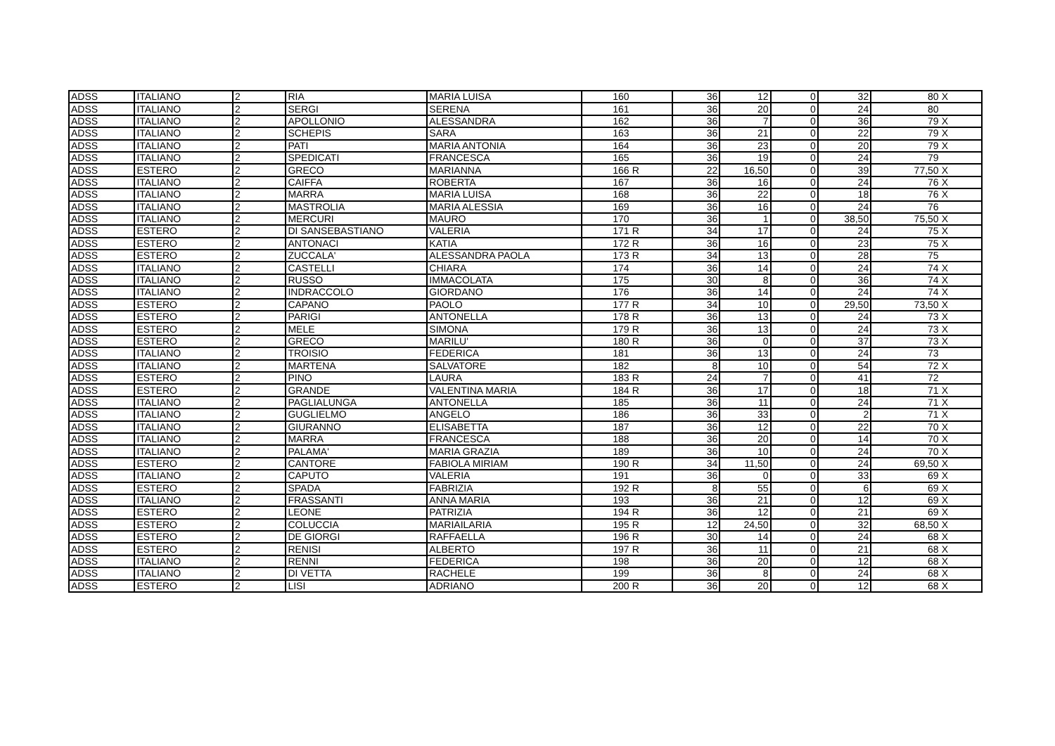| ADSS | ITALIANO | 2 | RIA | MARIA LUISA | 160 | | 36 | 12 | 0 | 32 | 80 | X |
| ADSS | ITALIANO | 2 | SERGI | SERENA | 161 | | 36 | 20 | 0 | 24 | 80 | |
| ADSS | ITALIANO | 2 | APOLLONIO | ALESSANDRA | 162 | | 36 | 7 | 0 | 36 | 79 | X |
| ADSS | ITALIANO | 2 | SCHEPIS | SARA | 163 | | 36 | 21 | 0 | 22 | 79 | X |
| ADSS | ITALIANO | 2 | PATI | MARIA ANTONIA | 164 | | 36 | 23 | 0 | 20 | 79 | X |
| ADSS | ITALIANO | 2 | SPEDICATI | FRANCESCA | 165 | | 36 | 19 | 0 | 24 | 79 | |
| ADSS | ESTERO | 2 | GRECO | MARIANNA | 166 | R | 22 | 16,50 | 0 | 39 | 77,50 | X |
| ADSS | ITALIANO | 2 | CAIFFA | ROBERTA | 167 | | 36 | 16 | 0 | 24 | 76 | X |
| ADSS | ITALIANO | 2 | MARRA | MARIA LUISA | 168 | | 36 | 22 | 0 | 18 | 76 | X |
| ADSS | ITALIANO | 2 | MASTROLIA | MARIA ALESSIA | 169 | | 36 | 16 | 0 | 24 | 76 | |
| ADSS | ITALIANO | 2 | MERCURI | MAURO | 170 | | 36 | 1 | 0 | 38,50 | 75,50 | X |
| ADSS | ESTERO | 2 | DI SANSEBASTIANO | VALERIA | 171 | R | 34 | 17 | 0 | 24 | 75 | X |
| ADSS | ESTERO | 2 | ANTONACI | KATIA | 172 | R | 36 | 16 | 0 | 23 | 75 | X |
| ADSS | ESTERO | 2 | ZUCCALA' | ALESSANDRA PAOLA | 173 | R | 34 | 13 | 0 | 28 | 75 | |
| ADSS | ITALIANO | 2 | CASTELLI | CHIARA | 174 | | 36 | 14 | 0 | 24 | 74 | X |
| ADSS | ITALIANO | 2 | RUSSO | IMMACOLATA | 175 | | 30 | 8 | 0 | 36 | 74 | X |
| ADSS | ITALIANO | 2 | INDRACCOLO | GIORDANO | 176 | | 36 | 14 | 0 | 24 | 74 | X |
| ADSS | ESTERO | 2 | CAPANO | PAOLO | 177 | R | 34 | 10 | 0 | 29,50 | 73,50 | X |
| ADSS | ESTERO | 2 | PARIGI | ANTONELLA | 178 | R | 36 | 13 | 0 | 24 | 73 | X |
| ADSS | ESTERO | 2 | MELE | SIMONA | 179 | R | 36 | 13 | 0 | 24 | 73 | X |
| ADSS | ESTERO | 2 | GRECO | MARILU' | 180 | R | 36 | 0 | 0 | 37 | 73 | X |
| ADSS | ITALIANO | 2 | TROISIO | FEDERICA | 181 | | 36 | 13 | 0 | 24 | 73 | |
| ADSS | ITALIANO | 2 | MARTENA | SALVATORE | 182 | | 8 | 10 | 0 | 54 | 72 | X |
| ADSS | ESTERO | 2 | PINO | LAURA | 183 | R | 24 | 7 | 0 | 41 | 72 | |
| ADSS | ESTERO | 2 | GRANDE | VALENTINA MARIA | 184 | R | 36 | 17 | 0 | 18 | 71 | X |
| ADSS | ITALIANO | 2 | PAGLIALUNGA | ANTONELLA | 185 | | 36 | 11 | 0 | 24 | 71 | X |
| ADSS | ITALIANO | 2 | GUGLIELMO | ANGELO | 186 | | 36 | 33 | 0 | 2 | 71 | X |
| ADSS | ITALIANO | 2 | GIURANNO | ELISABETTA | 187 | | 36 | 12 | 0 | 22 | 70 | X |
| ADSS | ITALIANO | 2 | MARRA | FRANCESCA | 188 | | 36 | 20 | 0 | 14 | 70 | X |
| ADSS | ITALIANO | 2 | PALAMA' | MARIA GRAZIA | 189 | | 36 | 10 | 0 | 24 | 70 | X |
| ADSS | ESTERO | 2 | CANTORE | FABIOLA MIRIAM | 190 | R | 34 | 11,50 | 0 | 24 | 69,50 | X |
| ADSS | ITALIANO | 2 | CAPUTO | VALERIA | 191 | | 36 | 0 | 0 | 33 | 69 | X |
| ADSS | ESTERO | 2 | SPADA | FABRIZIA | 192 | R | 8 | 55 | 0 | 6 | 69 | X |
| ADSS | ITALIANO | 2 | FRASSANTI | ANNA MARIA | 193 | | 36 | 21 | 0 | 12 | 69 | X |
| ADSS | ESTERO | 2 | LEONE | PATRIZIA | 194 | R | 36 | 12 | 0 | 21 | 69 | X |
| ADSS | ESTERO | 2 | COLUCCIA | MARIAILARIA | 195 | R | 12 | 24,50 | 0 | 32 | 68,50 | X |
| ADSS | ESTERO | 2 | DE GIORGI | RAFFAELLA | 196 | R | 30 | 14 | 0 | 24 | 68 | X |
| ADSS | ESTERO | 2 | RENISI | ALBERTO | 197 | R | 36 | 11 | 0 | 21 | 68 | X |
| ADSS | ITALIANO | 2 | RENNI | FEDERICA | 198 | | 36 | 20 | 0 | 12 | 68 | X |
| ADSS | ITALIANO | 2 | DI VETTA | RACHELE | 199 | | 36 | 8 | 0 | 24 | 68 | X |
| ADSS | ESTERO | 2 | LISI | ADRIANO | 200 | R | 36 | 20 | 0 | 12 | 68 | X |